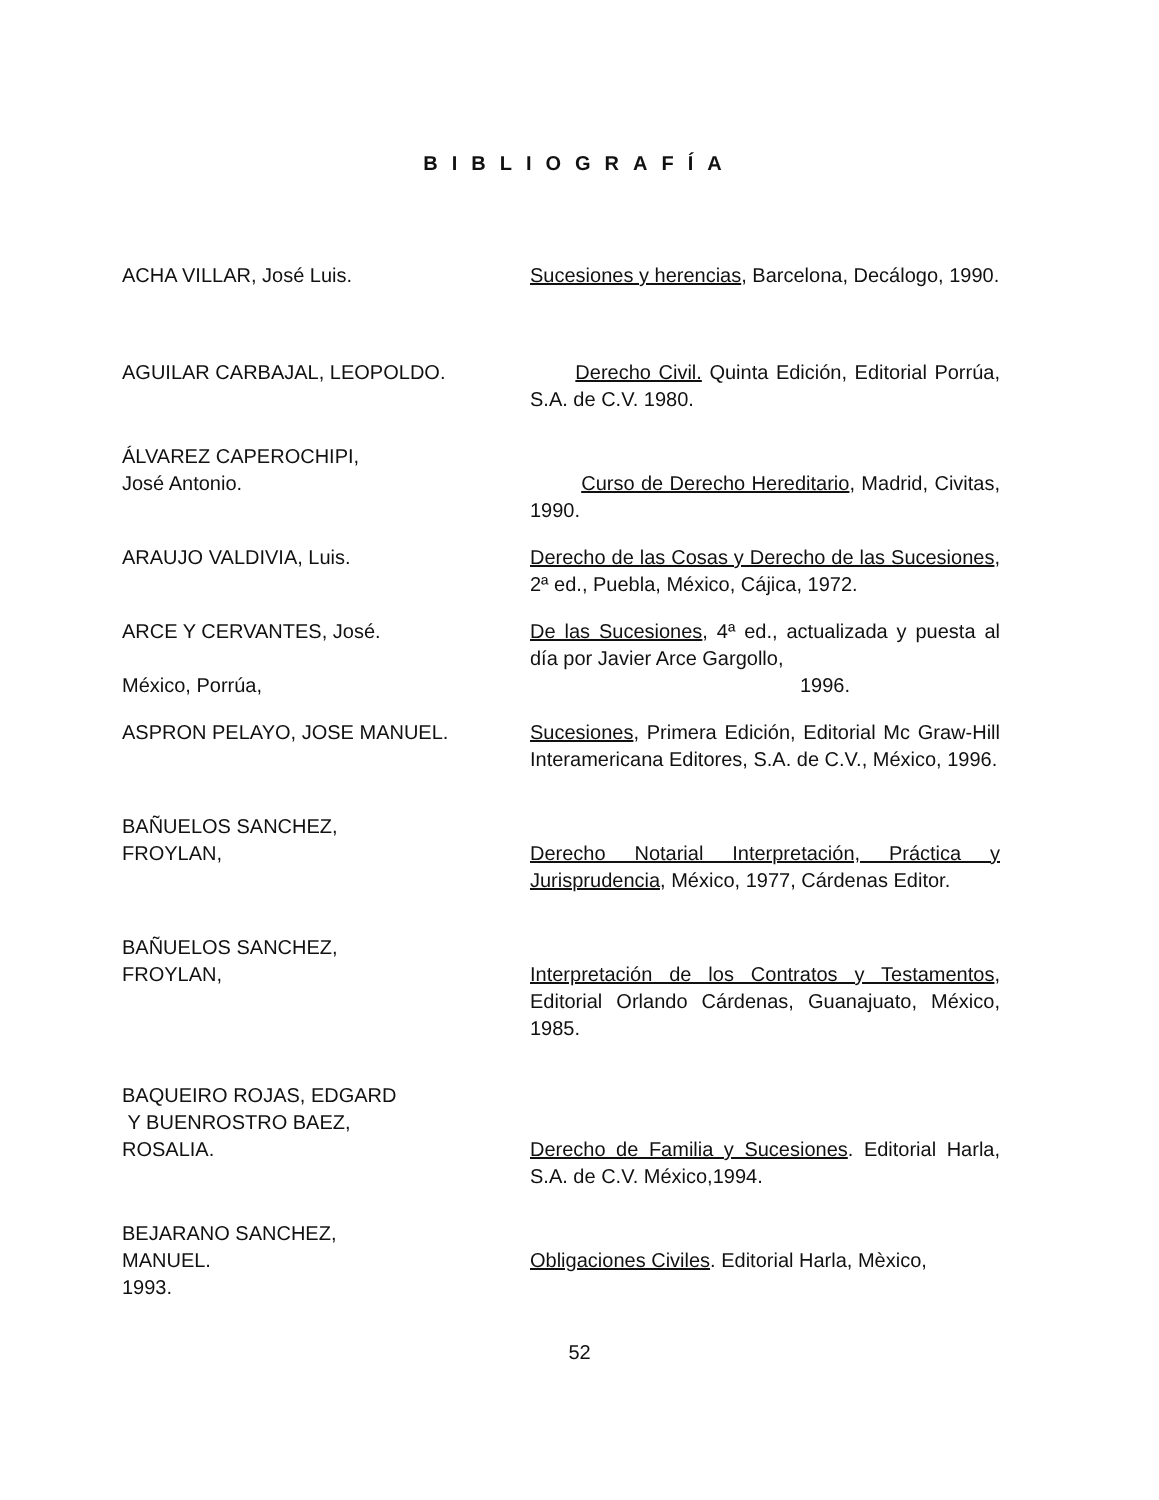BIBLIOGRAFÍA
ACHA VILLAR, José Luis. Sucesiones y herencias, Barcelona, Decálogo, 1990.
AGUILAR CARBAJAL, LEOPOLDO. Derecho Civil. Quinta Edición, Editorial Porrúa, S.A. de C.V. 1980.
ÁLVAREZ CAPEROCHIPI,
José Antonio.
Curso de Derecho Hereditario, Madrid, Civitas, 1990.
ARAUJO VALDIVIA, Luis. Derecho de las Cosas y Derecho de las Sucesiones, 2ª ed., Puebla, México, Cájica, 1972.
ARCE Y CERVANTES, José.
México, Porrúa,
De las Sucesiones, 4ª ed., actualizada y puesta al día por Javier Arce Gargollo,
1996.
ASPRON PELAYO, JOSE MANUEL. Sucesiones, Primera Edición, Editorial Mc Graw-Hill Interamericana Editores, S.A. de C.V., México, 1996.
BAÑUELOS SANCHEZ,
FROYLAN,
Derecho Notarial Interpretación, Práctica y Jurisprudencia, México, 1977, Cárdenas Editor.
BAÑUELOS SANCHEZ,
FROYLAN,
Interpretación de los Contratos y Testamentos, Editorial Orlando Cárdenas, Guanajuato, México, 1985.
BAQUEIRO ROJAS, EDGARD
Y BUENROSTRO BAEZ,
ROSALIA.
Derecho de Familia y Sucesiones. Editorial Harla, S.A. de C.V. México,1994.
BEJARANO SANCHEZ,
MANUEL.
1993.
Obligaciones Civiles. Editorial Harla, Mèxico,
52